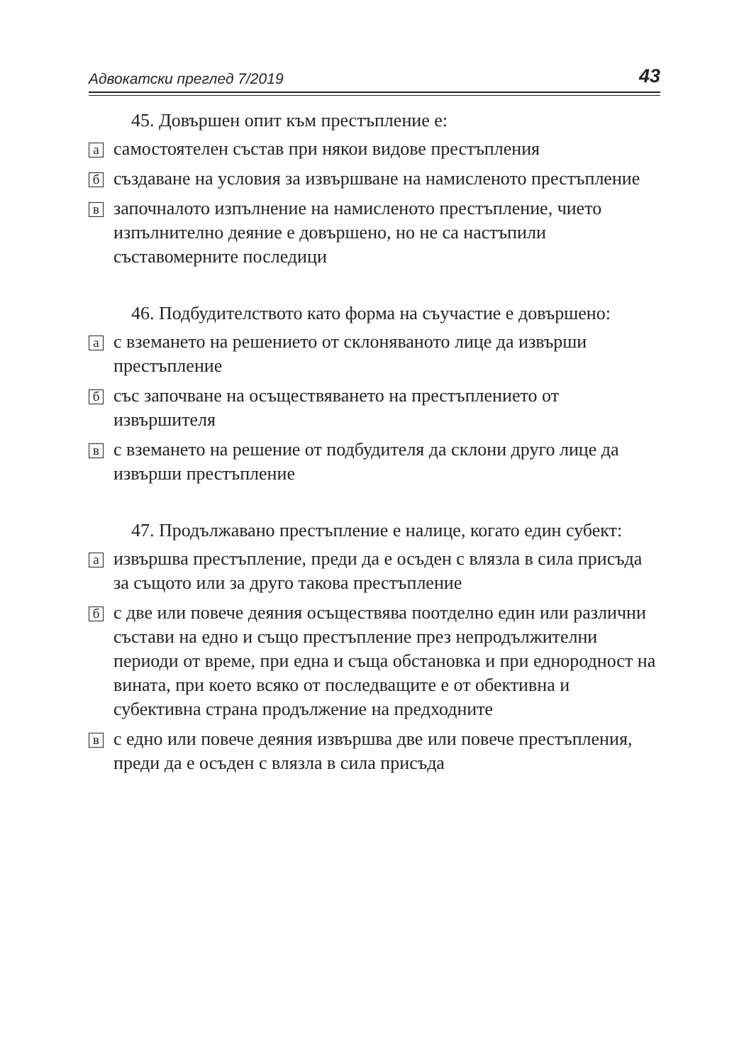Адвокатски преглед 7/2019 43
45. Довършен опит към престъпление е:
асамостоятелен състав при някои видове престъпления
бсъздаване на условия за извършване на намисленото престъпление
взапочналото изпълнение на намисленото престъпление, чието изпълнително деяние е довършено, но не са настъпили съставомерните последици
46. Подбудителството като форма на съучастие е довършено:
ас вземането на решението от склоняваното лице да извърши престъпление
бсъс започване на осъществяването на престъплението от извършителя
вс вземането на решение от подбудителя да склони друго лице да извърши престъпление
47. Продължавано престъпление е налице, когато един субект:
аизвършва престъпление, преди да е осъден с влязла в сила присъда за същото или за друго такова престъпление
бс две или повече деяния осъществява поотделно един или различни състави на едно и също престъпление през непродължителни периоди от време, при една и съща обстановка и при еднородност на вината, при което всяко от последващите е от обективна и субективна страна продължение на предходните
вс едно или повече деяния извършва две или повече престъпления, преди да е осъден с влязла в сила присъда